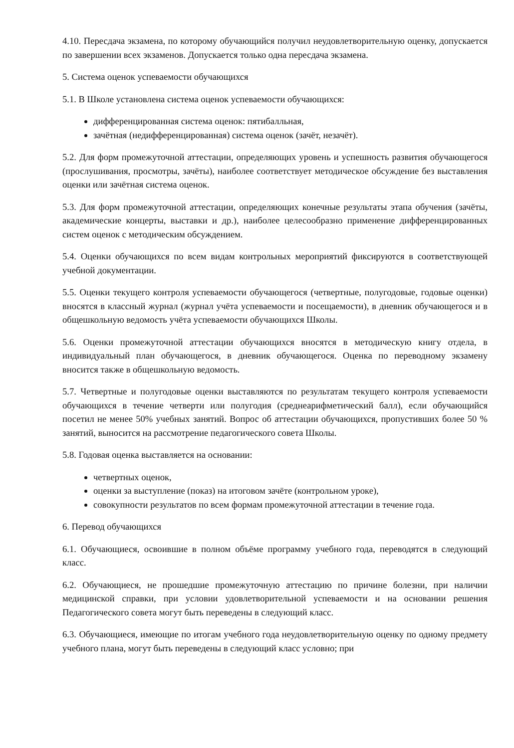4.10. Пересдача экзамена, по которому обучающийся получил неудовлетворительную оценку, допускается по завершении всех экзаменов. Допускается только одна пересдача экзамена.
5. Система оценок успеваемости обучающихся
5.1. В Школе установлена система оценок успеваемости обучающихся:
дифференцированная система оценок: пятибалльная,
зачётная (недифференцированная) система оценок (зачёт, незачёт).
5.2. Для форм промежуточной аттестации, определяющих уровень и успешность развития обучающегося (прослушивания, просмотры, зачёты), наиболее соответствует методическое обсуждение без выставления оценки или зачётная система оценок.
5.3. Для форм промежуточной аттестации, определяющих конечные результаты этапа обучения (зачёты, академические концерты, выставки и др.), наиболее целесообразно применение дифференцированных систем оценок с методическим обсуждением.
5.4. Оценки обучающихся по всем видам контрольных мероприятий фиксируются в соответствующей учебной документации.
5.5. Оценки текущего контроля успеваемости обучающегося (четвертные, полугодовые, годовые оценки) вносятся в классный журнал (журнал учёта успеваемости и посещаемости), в дневник обучающегося и в общешкольную ведомость учёта успеваемости обучающихся Школы.
5.6. Оценки промежуточной аттестации обучающихся вносятся в методическую книгу отдела, в индивидуальный план обучающегося, в дневник обучающегося. Оценка по переводному экзамену вносится также в общешкольную ведомость.
5.7. Четвертные и полугодовые оценки выставляются по результатам текущего контроля успеваемости обучающихся в течение четверти или полугодия (среднеарифметический балл), если обучающийся посетил не менее 50% учебных занятий. Вопрос об аттестации обучающихся, пропустивших более 50 % занятий, выносится на рассмотрение педагогического совета Школы.
5.8. Годовая оценка выставляется на основании:
четвертных оценок,
оценки за выступление (показ) на итоговом зачёте (контрольном уроке),
совокупности результатов по всем формам промежуточной аттестации в течение года.
6. Перевод обучающихся
6.1. Обучающиеся, освоившие в полном объёме программу учебного года, переводятся в следующий класс.
6.2. Обучающиеся, не прошедшие промежуточную аттестацию по причине болезни, при наличии медицинской справки, при условии удовлетворительной успеваемости и на основании решения Педагогического совета могут быть переведены в следующий класс.
6.3. Обучающиеся, имеющие по итогам учебного года неудовлетворительную оценку по одному предмету учебного плана, могут быть переведены в следующий класс условно; при